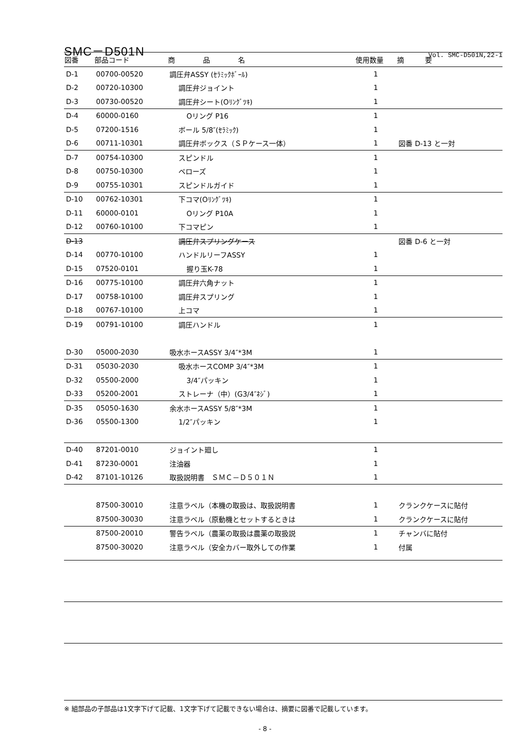SMC－D501N
Vol. SMC-D501N,22-1
| 図番 | 部品コード | 商 品 名 | 使用数量 | 摘 要 |
| --- | --- | --- | --- | --- |
| D-1 | 00700-00520 | 調圧弁ASSY (ｾﾗﾐｯｸﾎﾞｰﾙ) | 1 | |
| D-2 | 00720-10300 | 調圧弁ジョイント | 1 | |
| D-3 | 00730-00520 | 調圧弁シート(Oﾘﾝｸﾞﾂｷ) | 1 | |
| D-4 | 60000-0160 | Oリング P16 | 1 | |
| D-5 | 07200-1516 | ボール 5/8″(ｾﾗﾐｯｸ) | 1 | |
| D-6 | 00711-10301 | 調圧弁ボックス（ＳＰケース一体） | 1 | 図番 D-13 と一対 |
| D-7 | 00754-10300 | スピンドル | 1 | |
| D-8 | 00750-10300 | ベローズ | 1 | |
| D-9 | 00755-10301 | スピンドルガイド | 1 | |
| D-10 | 00762-10301 | 下コマ(Oﾘﾝｸﾞﾂｷ) | 1 | |
| D-11 | 60000-0101 | Oリング P10A | 1 | |
| D-12 | 00760-10100 | 下コマピン | 1 | |
| D-13 | | 調圧弁スプリングケース | | 図番 D-6 と一対 |
| D-14 | 00770-10100 | ハンドルリーフASSY | 1 | |
| D-15 | 07520-0101 | 握り玉K-78 | 1 | |
| D-16 | 00775-10100 | 調圧弁六角ナット | 1 | |
| D-17 | 00758-10100 | 調圧弁スプリング | 1 | |
| D-18 | 00767-10100 | 上コマ | 1 | |
| D-19 | 00791-10100 | 調圧ハンドル | 1 | |
| D-30 | 05000-2030 | 吸水ホースASSY 3/4″*3M | 1 | |
| D-31 | 05030-2030 | 吸水ホースCOMP 3/4″*3M | 1 | |
| D-32 | 05500-2000 | 3/4″パッキン | 1 | |
| D-33 | 05200-2001 | ストレーナ（中）(G3/4″ﾈｼﾞ) | 1 | |
| D-35 | 05050-1630 | 余水ホースASSY 5/8″*3M | 1 | |
| D-36 | 05500-1300 | 1/2″パッキン | 1 | |
| D-40 | 87201-0010 | ジョイント廻し | 1 | |
| D-41 | 87230-0001 | 注油器 | 1 | |
| D-42 | 87101-10126 | 取扱説明書 ＳＭＣ－Ｄ５０１Ｎ | 1 | |
| | 87500-30010 | 注意ラベル（本機の取扱は、取扱説明書 | 1 | クランクケースに貼付 |
| | 87500-30030 | 注意ラベル（原動機とセットするときは | 1 | クランクケースに貼付 |
| | 87500-20010 | 警告ラベル（農薬の取扱は農薬の取扱説 | 1 | チャンバに貼付 |
| | 87500-30020 | 注意ラベル（安全カバー取外しての作業 | 1 | 付属 |
※ 組部品の子部品は1文字下げて記載、1文字下げて記載できない場合は、摘要に図番で記載しています。
- 8 -